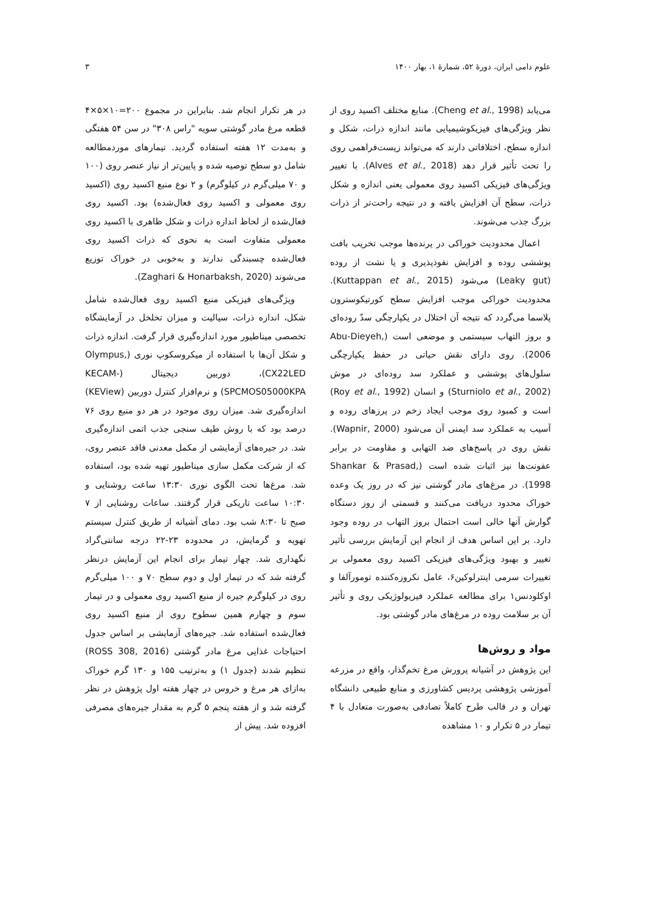علوم دامی ایران، دورهٔ ۵۲، شمارهٔ ۱، بهار ۱۴۰۰ ۳
می‌یابد (Cheng et al., 1998). منابع مختلف اکسید روی از نظر ویژگی‌های فیزیکوشیمیایی مانند اندازه ذرات، شکل و اندازه سطح، اختلافاتی دارند که می‌تواند زیست‌فراهمی روی را تحت تأثیر قرار دهد (Alves et al., 2018). با تغییر ویژگی‌های فیزیکی اکسید روی معمولی یعنی اندازه و شکل ذرات، سطح آن افزایش یافته و در نتیجه راحت‌تر از ذرات بزرگ جذب می‌شوند.
اعمال محدودیت خوراکی در پرنده‌ها موجب تخریب بافت پوششی روده و افزایش نفوذپذیری و یا نشت از روده (Leaky gut) می‌شود (Kuttappan et al., 2015). محدودیت خوراکی موجب افزایش سطح کورتیکوسترون پلاسما می‌گردد که نتیجه آن اختلال در یکپارچگی سدّ روده‌ای و بروز التهاب سیستمی و موضعی است (Abu-Dieyeh, 2006). روی دارای نقش حیاتی در حفظ یکپارچگی سلول‌های پوششی و عملکرد سد روده‌ای در موش (Sturniolo et al., 2002) و انسان (Roy et al., 1992) است و کمبود روی موجب ایجاد زخم در پرزهای روده و آسیب به عملکرد سد ایمنی آن می‌شود (Wapnir, 2000). نقش روی در پاسخ‌های ضد التهابی و مقاومت در برابر عفونت‌ها نیز اثبات شده است (Shankar & Prasad, 1998). در مرغ‌های مادر گوشتی نیز که در روز یک وعده خوراک محدود دریافت می‌کنند و قسمتی از روز دستگاه گوارش آنها خالی است احتمال بروز التهاب در روده وجود دارد. بر این اساس هدف از انجام این آزمایش بررسی تأثیر تغییر و بهبود ویژگی‌های فیزیکی اکسید روی معمولی بر تغییرات سرمی اینترلوکین۶، عامل نکروزه‌کننده تومورآلفا و اوکلودنس۱ برای مطالعه عملکرد فیزیولوژیکی روی و تأثیر آن بر سلامت روده در مرغ‌های مادر گوشتی بود.
مواد و روش‌ها
این پژوهش در آشیانه پرورش مرغ تخم‌گذار، واقع در مزرعه آموزشی پژوهشی پردیس کشاورزی و منابع طبیعی دانشگاه تهران و در قالب طرح کاملاً تصادفی به‌صورت متعادل با ۴ تیمار در ۵ تکرار و ۱۰ مشاهده
در هر تکرار انجام شد. بنابراین در مجموع ۲۰۰=۱۰×۵×۴ قطعه مرغ مادر گوشتی سویه "راس ۳۰۸" در سن ۵۴ هفتگی و به‌مدت ۱۲ هفته استفاده گردید. تیمارهای موردمطالعه شامل دو سطح توصیه شده و پایین‌تر از نیاز عنصر روی (۱۰۰ و ۷۰ میلی‌گرم در کیلوگرم) و ۲ نوع منبع اکسید روی (اکسید روی معمولی و اکسید روی فعال‌شده) بود. اکسید روی فعال‌شده از لحاظ اندازه ذرات و شکل ظاهری با اکسید روی معمولی متفاوت است به نحوی که ذرات اکسید روی فعال‌شده چسبندگی ندارند و به‌خوبی در خوراک توزیع می‌شوند (Zaghari & Honarbaksh, 2020).
ویژگی‌های فیزیکی منبع اکسید روی فعال‌شده شامل شکل، اندازه ذرات، سیالیت و میزان تخلخل در آزمایشگاه تخصصی میناطیور مورد اندازه‌گیری قرار گرفت. اندازه ذرات و شکل آن‌ها با استفاده از میکروسکوپ نوری (Olympus, CX22LED)، دوربین دیجیتال (KECAM-SPCMOS05000KPA) و نرم‌افزار کنترل دوربین (KEView) اندازه‌گیری شد. میزان روی موجود در هر دو منبع روی ۷۶ درصد بود که با روش طیف سنجی جذب اتمی اندازه‌گیری شد. در جیره‌های آزمایشی از مکمل معدنی فاقد عنصر روی، که از شرکت مکمل سازی میناطیور تهیه شده بود، استفاده شد. مرغ‌ها تحت الگوی نوری ۱۳:۳۰ ساعت روشنایی و ۱۰:۳۰ ساعت تاریکی قرار گرفتند. ساعات روشنایی از ۷ صبح تا ۸:۳۰ شب بود. دمای آشیانه از طریق کنترل سیستم تهویه و گرمایش، در محدوده ۲۳-۲۲ درجه سانتی‌گراد نگهداری شد. چهار تیمار برای انجام این آزمایش درنظر گرفته شد که در تیمار اول و دوم سطح ۷۰ و ۱۰۰ میلی‌گرم روی در کیلوگرم جیره از منبع اکسید روی معمولی و در تیمار سوم و چهارم همین سطوح روی از منبع اکسید روی فعال‌شده استفاده شد. جیره‌های آزمایشی بر اساس جدول احتیاجات غذایی مرغ مادر گوشتی (ROSS 308, 2016) تنظیم شدند (جدول ۱) و به‌ترتیب ۱۵۵ و ۱۳۰ گرم خوراک به‌ازای هر مرغ و خروس در چهار هفته اول پژوهش در نظر گرفته شد و از هفته پنجم ۵ گرم به مقدار جیره‌های مصرفی افزوده شد. پیش از